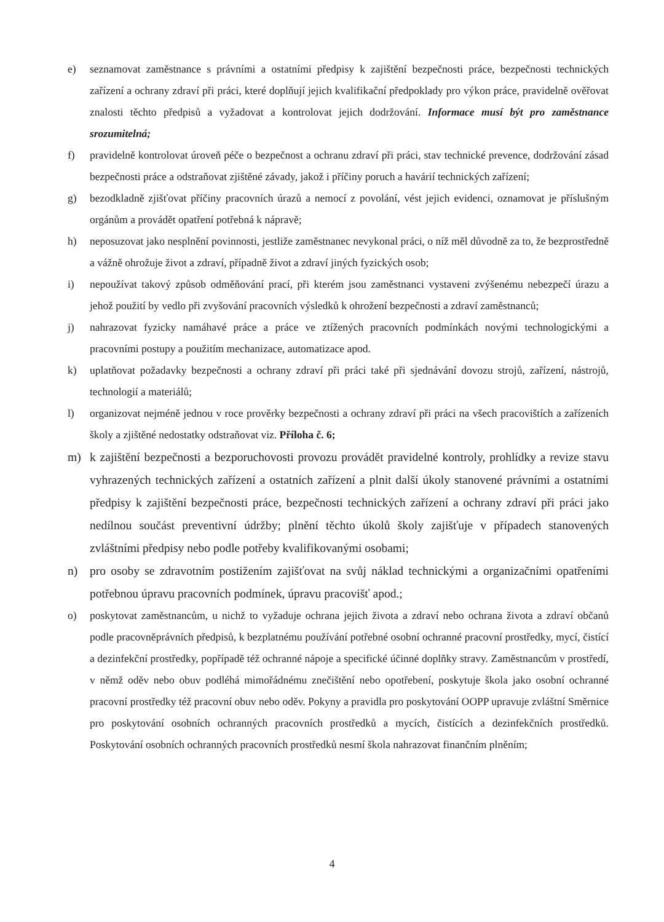e) seznamovat zaměstnance s právními a ostatními předpisy k zajištění bezpečnosti práce, bezpečnosti technických zařízení a ochrany zdraví při práci, které doplňují jejich kvalifikační předpoklady pro výkon práce, pravidelně ověřovat znalosti těchto předpisů a vyžadovat a kontrolovat jejich dodržování. Informace musí být pro zaměstnance srozumitelná;
f) pravidelně kontrolovat úroveň péče o bezpečnost a ochranu zdraví při práci, stav technické prevence, dodržování zásad bezpečnosti práce a odstraňovat zjištěné závady, jakož i příčiny poruch a havárií technických zařízení;
g) bezodkladně zjišťovat příčiny pracovních úrazů a nemocí z povolání, vést jejich evidenci, oznamovat je příslušným orgánům a provádět opatření potřebná k nápravě;
h) neposuzovat jako nesplnění povinnosti, jestliže zaměstnanec nevykonal práci, o níž měl důvodně za to, že bezprostředně a vážně ohrožuje život a zdraví, případně život a zdraví jiných fyzických osob;
i) nepoužívat takový způsob odměňování prací, při kterém jsou zaměstnanci vystaveni zvýšenému nebezpečí úrazu a jehož použití by vedlo při zvyšování pracovních výsledků k ohrožení bezpečnosti a zdraví zaměstnanců;
j) nahrazovat fyzicky namáhavé práce a práce ve ztížených pracovních podmínkách novými technologickými a pracovními postupy a použitím mechanizace, automatizace apod.
k) uplatňovat požadavky bezpečnosti a ochrany zdraví při práci také při sjednávání dovozu strojů, zařízení, nástrojů, technologií a materiálů;
l) organizovat nejméně jednou v roce prověrky bezpečnosti a ochrany zdraví při práci na všech pracovištích a zařízeních školy a zjištěné nedostatky odstraňovat viz. Příloha č. 6;
m) k zajištění bezpečnosti a bezporuchovosti provozu provádět pravidelné kontroly, prohlídky a revize stavu vyhrazených technických zařízení a ostatních zařízení a plnit další úkoly stanovené právními a ostatními předpisy k zajištění bezpečnosti práce, bezpečnosti technických zařízení a ochrany zdraví při práci jako nedílnou součást preventivní údržby; plnění těchto úkolů školy zajišťuje v případech stanovených zvláštními předpisy nebo podle potřeby kvalifikovanými osobami;
n) pro osoby se zdravotním postižením zajišťovat na svůj náklad technickými a organizačními opatřeními potřebnou úpravu pracovních podmínek, úpravu pracovišť apod.;
o) poskytovat zaměstnancům, u nichž to vyžaduje ochrana jejich života a zdraví nebo ochrana života a zdraví občanů podle pracovněprávních předpisů, k bezplatnému používání potřebné osobní ochranné pracovní prostředky, mycí, čistící a dezinfekční prostředky, popřípadě též ochranné nápoje a specifické účinné doplňky stravy. Zaměstnancům v prostředí, v němž oděv nebo obuv podléhá mimořádnému znečištění nebo opotřebení, poskytuje škola jako osobní ochranné pracovní prostředky též pracovní obuv nebo oděv. Pokyny a pravidla pro poskytování OOPP upravuje zvláštní Směrnice pro poskytování osobních ochranných pracovních prostředků a mycích, čistících a dezinfekčních prostředků. Poskytování osobních ochranných pracovních prostředků nesmí škola nahrazovat finančním plněním;
4